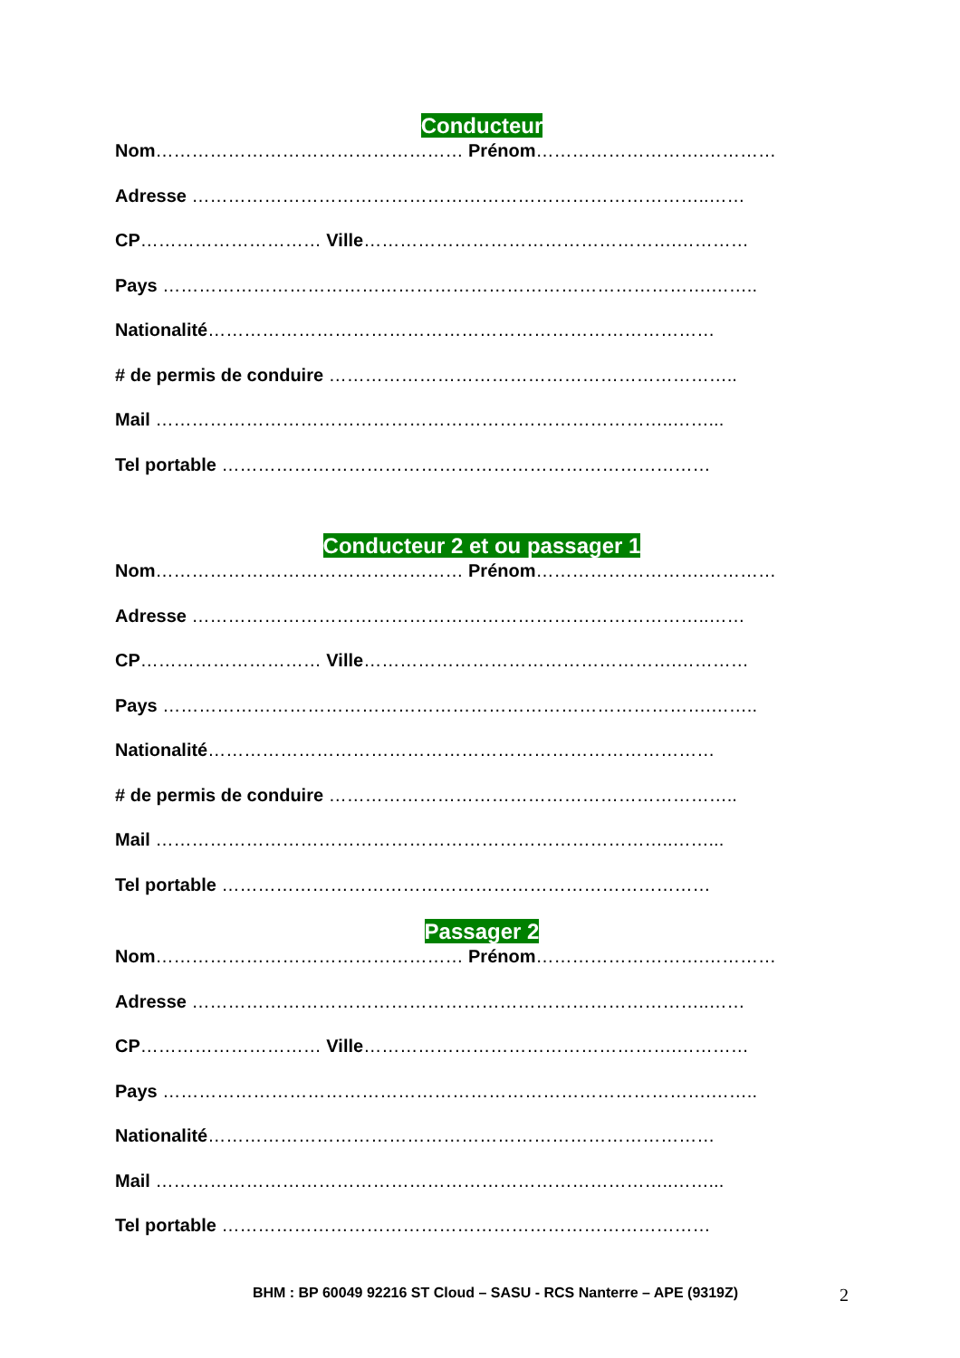Conducteur
Nom…………………………………………… Prénom……………………….…………
Adresse …………………………………………………………………………..……
CP………………………… Ville…………………………………………….…………
Pays ……………………………………………………………………………….……..
Nationalité…………………………………………………………………………
# de permis de conduire …………………………………………………………..
Mail …………………………………………………………………………..……...
Tel portable ………………………………………………………………………
Conducteur 2 et ou passager 1
Nom…………………………………………… Prénom……………………….…………
Adresse …………………………………………………………………………..……
CP………………………… Ville…………………………………………….…………
Pays ……………………………………………………………………………….……..
Nationalité…………………………………………………………………………
# de permis de conduire …………………………………………………………..
Mail …………………………………………………………………………..……...
Tel portable ………………………………………………………………………
Passager 2
Nom…………………………………………… Prénom……………………….…………
Adresse …………………………………………………………………………..……
CP………………………… Ville…………………………………………….…………
Pays ……………………………………………………………………………….……..
Nationalité…………………………………………………………………………
Mail …………………………………………………………………………..……...
Tel portable ………………………………………………………………………
BHM : BP 60049 92216 ST Cloud – SASU - RCS Nanterre – APE (9319Z) 2